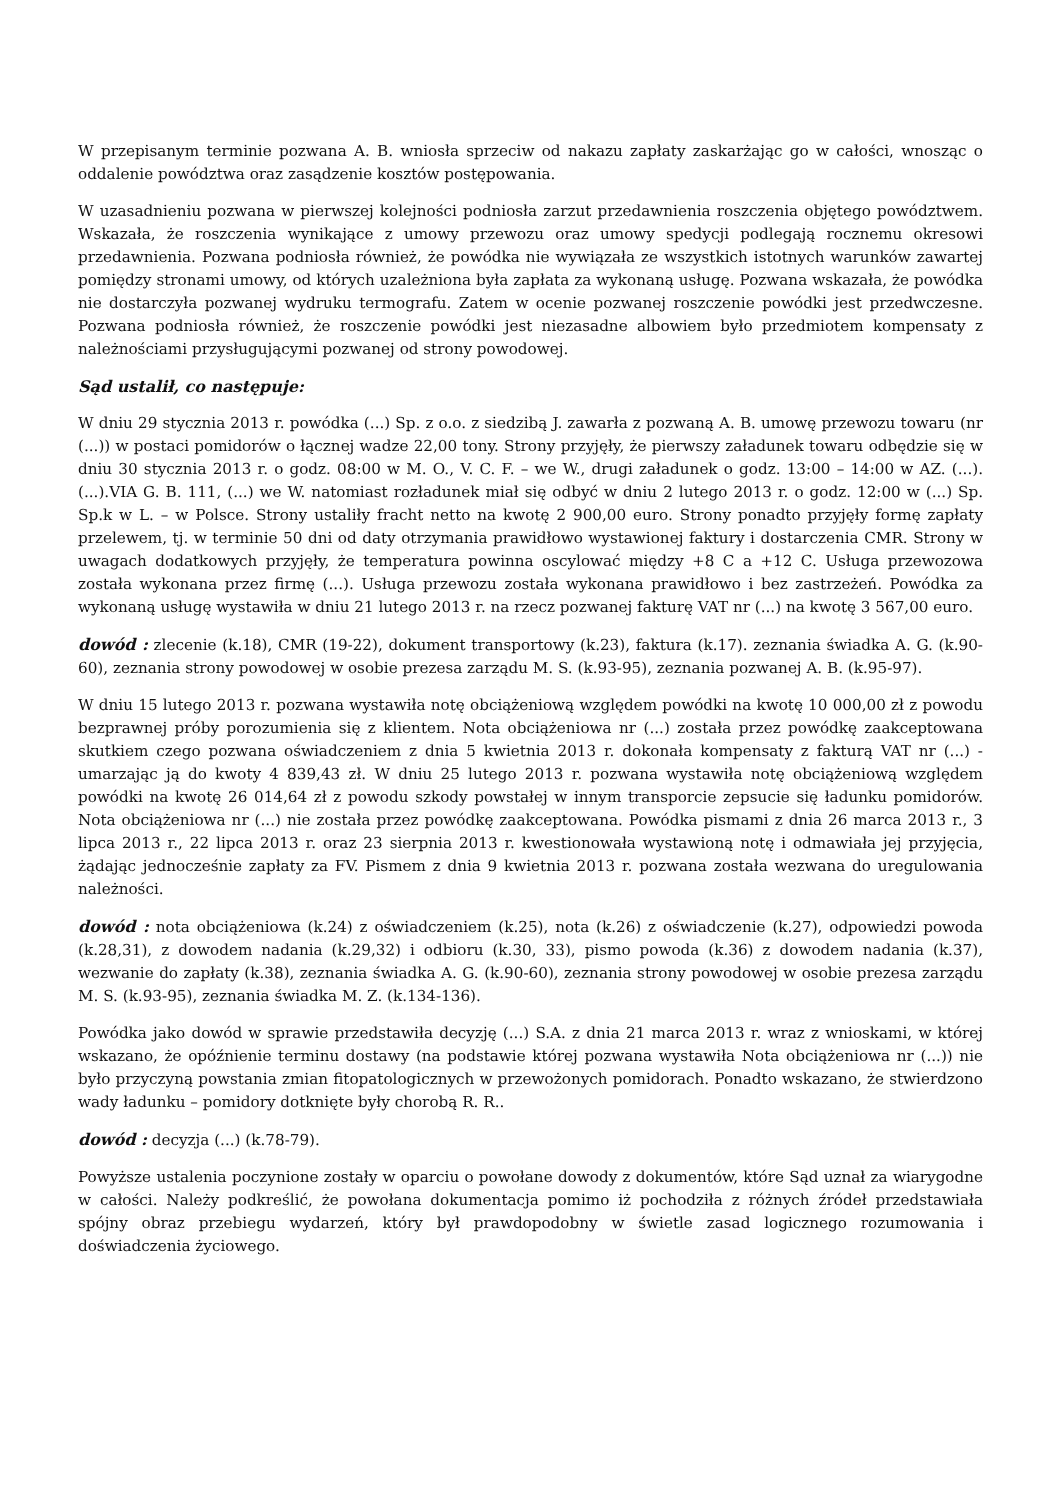W przepisanym terminie pozwana A. B. wniosła sprzeciw od nakazu zapłaty zaskarżając go w całości, wnosząc o oddalenie powództwa oraz zasądzenie kosztów postępowania.
W uzasadnieniu pozwana w pierwszej kolejności podniosła zarzut przedawnienia roszczenia objętego powództwem. Wskazała, że roszczenia wynikające z umowy przewozu oraz umowy spedycji podlegają rocznemu okresowi przedawnienia. Pozwana podniosła również, że powódka nie wywiązała ze wszystkich istotnych warunków zawartej pomiędzy stronami umowy, od których uzależniona była zapłata za wykonaną usługę. Pozwana wskazała, że powódka nie dostarczyła pozwanej wydruku termografu. Zatem w ocenie pozwanej roszczenie powódki jest przedwczesne. Pozwana podniosła również, że roszczenie powódki jest niezasadne albowiem było przedmiotem kompensaty z należnościami przysługującymi pozwanej od strony powodowej.
Sąd ustalił, co następuje:
W dniu 29 stycznia 2013 r. powódka (...) Sp. z o.o. z siedzibą J. zawarła z pozwaną A. B. umowę przewozu towaru (nr (...)) w postaci pomidorów o łącznej wadze 22,00 tony. Strony przyjęły, że pierwszy załadunek towaru odbędzie się w dniu 30 stycznia 2013 r. o godz. 08:00 w M. O., V. C. F. – we W., drugi załadunek o godz. 13:00 – 14:00 w AZ. (...). (...).VIA G. B. 111, (...) we W. natomiast rozładunek miał się odbyć w dniu 2 lutego 2013 r. o godz. 12:00 w (...) Sp. Sp.k w L. – w Polsce. Strony ustaliły fracht netto na kwotę 2 900,00 euro. Strony ponadto przyjęły formę zapłaty przelewem, tj. w terminie 50 dni od daty otrzymania prawidłowo wystawionej faktury i dostarczenia CMR. Strony w uwagach dodatkowych przyjęły, że temperatura powinna oscylować między +8 C a +12 C. Usługa przewozowa została wykonana przez firmę (...). Usługa przewozu została wykonana prawidłowo i bez zastrzeżeń. Powódka za wykonaną usługę wystawiła w dniu 21 lutego 2013 r. na rzecz pozwanej fakturę VAT nr (...) na kwotę 3 567,00 euro.
dowód : zlecenie (k.18), CMR (19-22), dokument transportowy (k.23), faktura (k.17). zeznania świadka A. G. (k.90-60), zeznania strony powodowej w osobie prezesa zarządu M. S. (k.93-95), zeznania pozwanej A. B. (k.95-97).
W dniu 15 lutego 2013 r. pozwana wystawiła notę obciążeniową względem powódki na kwotę 10 000,00 zł z powodu bezprawnej próby porozumienia się z klientem. Nota obciążeniowa nr (...) została przez powódkę zaakceptowana skutkiem czego pozwana oświadczeniem z dnia 5 kwietnia 2013 r. dokonała kompensaty z fakturą VAT nr (...) - umarzając ją do kwoty 4 839,43 zł. W dniu 25 lutego 2013 r. pozwana wystawiła notę obciążeniową względem powódki na kwotę 26 014,64 zł z powodu szkody powstałej w innym transporcie zepsucie się ładunku pomidorów. Nota obciążeniowa nr (...) nie została przez powódkę zaakceptowana. Powódka pismami z dnia 26 marca 2013 r., 3 lipca 2013 r., 22 lipca 2013 r. oraz 23 sierpnia 2013 r. kwestionowała wystawioną notę i odmawiała jej przyjęcia, żądając jednocześnie zapłaty za FV. Pismem z dnia 9 kwietnia 2013 r. pozwana została wezwana do uregulowania należności.
dowód : nota obciążeniowa (k.24) z oświadczeniem (k.25), nota (k.26) z oświadczenie (k.27), odpowiedzi powoda (k.28,31), z dowodem nadania (k.29,32) i odbioru (k.30, 33), pismo powoda (k.36) z dowodem nadania (k.37), wezwanie do zapłaty (k.38), zeznania świadka A. G. (k.90-60), zeznania strony powodowej w osobie prezesa zarządu M. S. (k.93-95), zeznania świadka M. Z. (k.134-136).
Powódka jako dowód w sprawie przedstawiła decyzję (...) S.A. z dnia 21 marca 2013 r. wraz z wnioskami, w której wskazano, że opóźnienie terminu dostawy (na podstawie której pozwana wystawiła Nota obciążeniowa nr (...)) nie było przyczyną powstania zmian fitopatologicznych w przewożonych pomidorach. Ponadto wskazano, że stwierdzono wady ładunku – pomidory dotknięte były chorobą R. R..
dowód : decyzja (...) (k.78-79).
Powyższe ustalenia poczynione zostały w oparciu o powołane dowody z dokumentów, które Sąd uznał za wiarygodne w całości. Należy podkreślić, że powołana dokumentacja pomimo iż pochodziła z różnych źródeł przedstawiała spójny obraz przebiegu wydarzeń, który był prawdopodobny w świetle zasad logicznego rozumowania i doświadczenia życiowego.